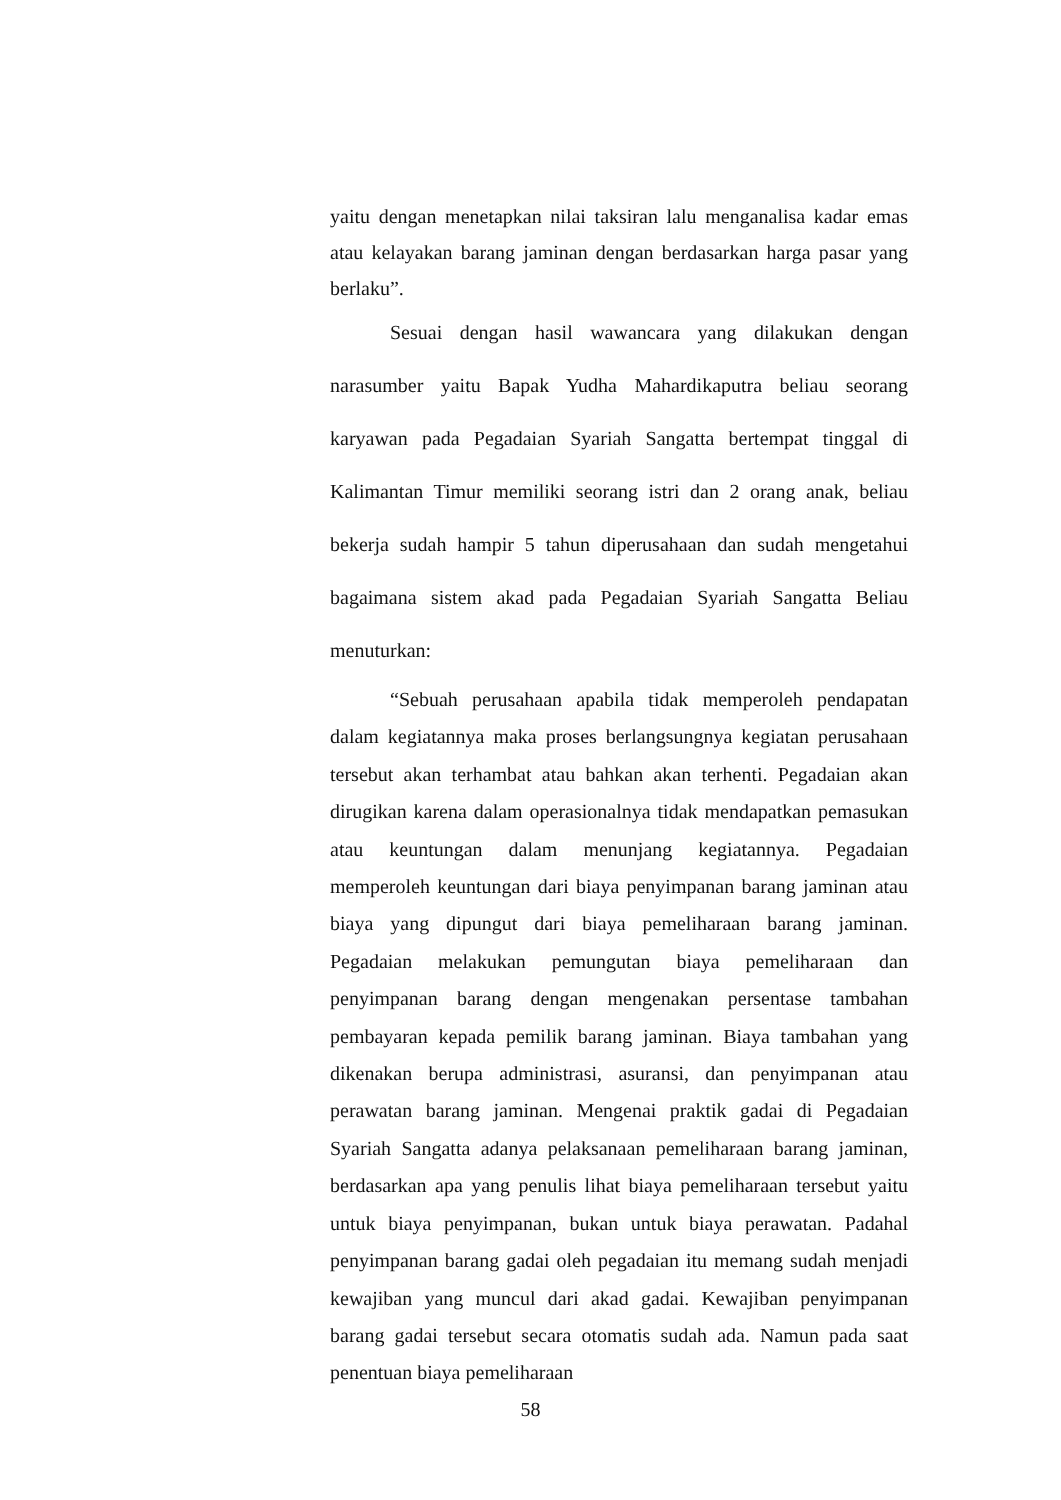yaitu dengan menetapkan nilai taksiran lalu menganalisa kadar emas atau kelayakan barang jaminan dengan berdasarkan harga pasar yang berlaku”.
Sesuai dengan hasil wawancara yang dilakukan dengan narasumber yaitu Bapak Yudha Mahardikaputra beliau seorang karyawan pada Pegadaian Syariah Sangatta bertempat tinggal di Kalimantan Timur memiliki seorang istri dan 2 orang anak, beliau bekerja sudah hampir 5 tahun diperusahaan dan sudah mengetahui bagaimana sistem akad pada Pegadaian Syariah Sangatta Beliau menuturkan:
“Sebuah perusahaan apabila tidak memperoleh pendapatan dalam kegiatannya maka proses berlangsungnya kegiatan perusahaan tersebut akan terhambat atau bahkan akan terhenti. Pegadaian akan dirugikan karena dalam operasionalnya tidak mendapatkan pemasukan atau keuntungan dalam menunjang kegiatannya. Pegadaian memperoleh keuntungan dari biaya penyimpanan barang jaminan atau biaya yang dipungut dari biaya pemeliharaan barang jaminan. Pegadaian melakukan pemungutan biaya pemeliharaan dan penyimpanan barang dengan mengenakan persentase tambahan pembayaran kepada pemilik barang jaminan. Biaya tambahan yang dikenakan berupa administrasi, asuransi, dan penyimpanan atau perawatan barang jaminan. Mengenai praktik gadai di Pegadaian Syariah Sangatta adanya pelaksanaan pemeliharaan barang jaminan, berdasarkan apa yang penulis lihat biaya pemeliharaan tersebut yaitu untuk biaya penyimpanan, bukan untuk biaya perawatan. Padahal penyimpanan barang gadai oleh pegadaian itu memang sudah menjadi kewajiban yang muncul dari akad gadai. Kewajiban penyimpanan barang gadai tersebut secara otomatis sudah ada. Namun pada saat penentuan biaya pemeliharaan
58